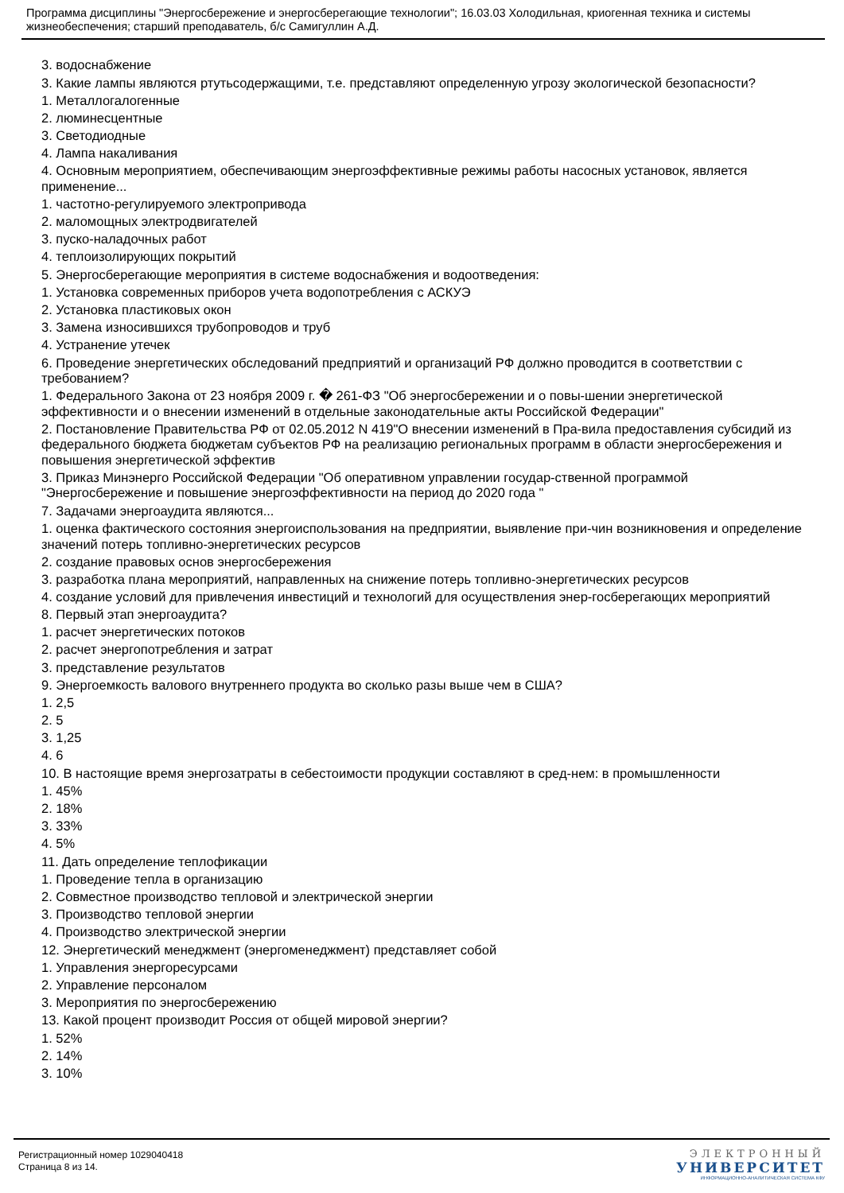Программа дисциплины "Энергосбережение и энергосберегающие технологии"; 16.03.03 Холодильная, криогенная техника и системы жизнеобеспечения; старший преподаватель, б/с Самигуллин А.Д.
3. водоснабжение
3. Какие лампы являются ртутьсодержащими, т.е. представляют определенную угрозу экологической безопасности?
1. Металлогалогенные
2. люминесцентные
3. Светодиодные
4. Лампа накаливания
4. Основным мероприятием, обеспечивающим энергоэффективные режимы работы насосных установок, является применение...
1. частотно-регулируемого электропривода
2. маломощных электродвигателей
3. пуско-наладочных работ
4. теплоизолирующих покрытий
5. Энергосберегающие мероприятия в системе водоснабжения и водоотведения:
1. Установка современных приборов учета водопотребления с АСКУЭ
2. Установка пластиковых окон
3. Замена износившихся трубопроводов и труб
4. Устранение утечек
6. Проведение энергетических обследований предприятий и организаций РФ должно проводится в соответствии с требованием?
1. Федерального Закона от 23 ноября 2009 г. � 261-ФЗ "Об энергосбережении и о повы-шении энергетической эффективности и о внесении изменений в отдельные законодательные акты Российской Федерации"
2. Постановление Правительства РФ от 02.05.2012 N 419"О внесении изменений в Пра-вила предоставления субсидий из федерального бюджета бюджетам субъектов РФ на реализацию региональных программ в области энергосбережения и повышения энергетической эффектив
3. Приказ Минэнерго Российской Федерации "Об оперативном управлении государ-ственной программой "Энергосбережение и повышение энергоэффективности на период до 2020 года "
7. Задачами энергоаудита являются...
1. оценка фактического состояния энергоиспользования на предприятии, выявление при-чин возникновения и определение значений потерь топливно-энергетических ресурсов
2. создание правовых основ энергосбережения
3. разработка плана мероприятий, направленных на снижение потерь топливно-энергетических ресурсов
4. создание условий для привлечения инвестиций и технологий для осуществления энер-госберегающих мероприятий
8. Первый этап энергоаудита?
1. расчет энергетических потоков
2. расчет энергопотребления и затрат
3. представление результатов
9. Энергоемкость валового внутреннего продукта во сколько разы выше чем в США?
1. 2,5
2. 5
3. 1,25
4. 6
10. В настоящие время энергозатраты в себестоимости продукции составляют в сред-нем: в промышленности
1. 45%
2. 18%
3. 33%
4. 5%
11. Дать определение теплофикации
1. Проведение тепла в организацию
2. Совместное производство тепловой и электрической энергии
3. Производство тепловой энергии
4. Производство электрической энергии
12. Энергетический менеджмент (энергоменеджмент) представляет собой
1. Управления энергоресурсами
2. Управление персоналом
3. Мероприятия по энергосбережению
13. Какой процент производит Россия от общей мировой энергии?
1. 52%
2. 14%
3. 10%
Регистрационный номер 1029040418
Страница 8 из 14.
ЭЛЕКТРОННЫЙ
УНИВЕРСИТЕТ
ИНФОРМАЦИОННО-АНАЛИТИЧЕСКАЯ СИСТЕМА КФУ